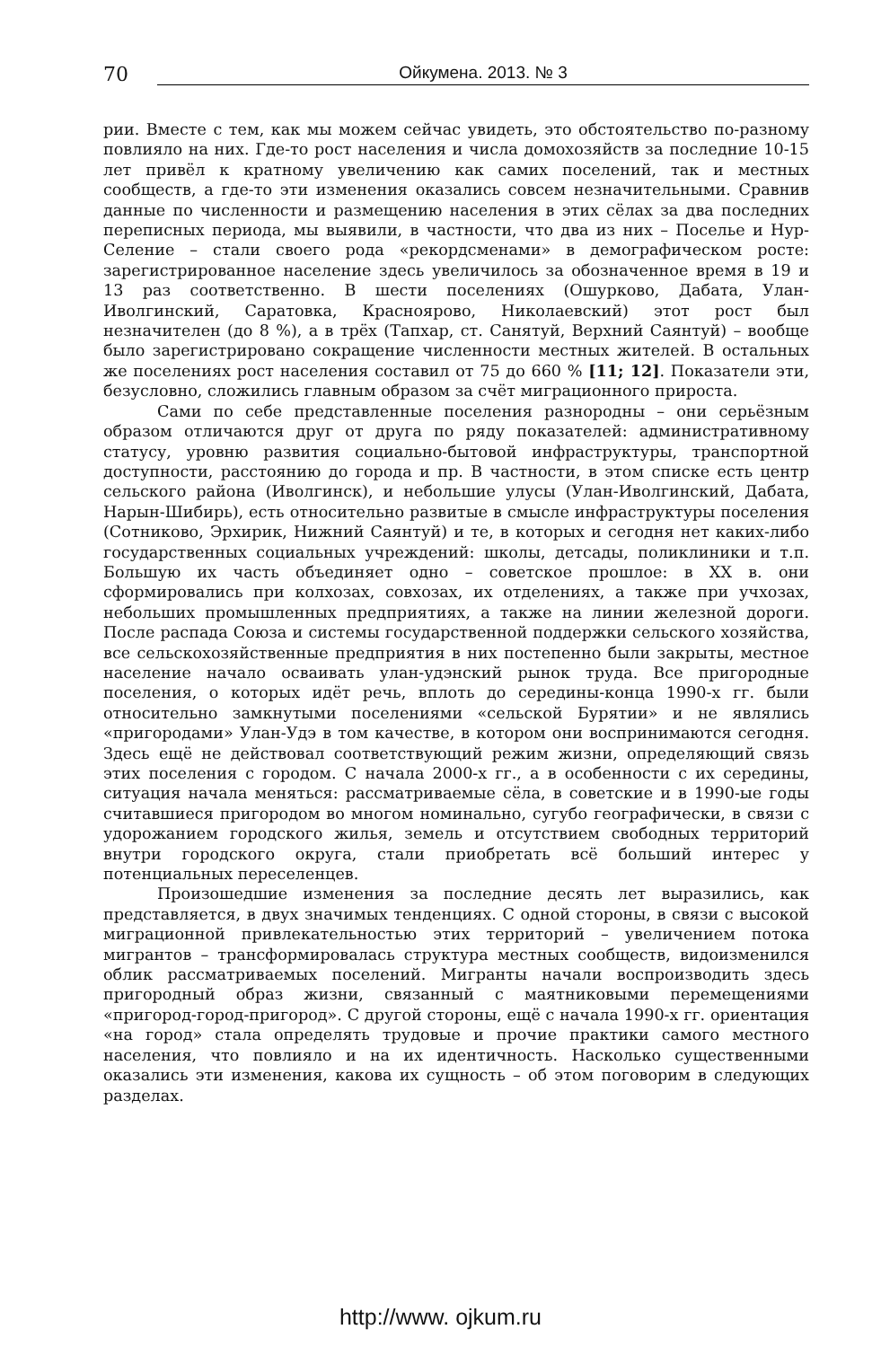70 Ойкумена. 2013. № 3
рии. Вместе с тем, как мы можем сейчас увидеть, это обстоятельство по-разному повлияло на них. Где-то рост населения и числа домохозяйств за последние 10-15 лет привёл к кратному увеличению как самих поселений, так и местных сообществ, а где-то эти изменения оказались совсем незначительными. Сравнив данные по численности и размещению населения в этих сёлах за два последних переписных периода, мы выявили, в частности, что два из них – Поселье и Нур-Селение – стали своего рода «рекордсменами» в демографическом росте: зарегистрированное население здесь увеличилось за обозначенное время в 19 и 13 раз соответственно. В шести поселениях (Ошурково, Дабата, Улан-Иволгинский, Саратовка, Красноярово, Николаевский) этот рост был незначителен (до 8 %), а в трёх (Тапхар, ст. Санятуй, Верхний Саянтуй) – вообще было зарегистрировано сокращение численности местных жителей. В остальных же поселениях рост населения составил от 75 до 660 % [11; 12]. Показатели эти, безусловно, сложились главным образом за счёт миграционного прироста.
Сами по себе представленные поселения разнородны – они серьёзным образом отличаются друг от друга по ряду показателей: административному статусу, уровню развития социально-бытовой инфраструктуры, транспортной доступности, расстоянию до города и пр. В частности, в этом списке есть центр сельского района (Иволгинск), и небольшие улусы (Улан-Иволгинский, Дабата, Нарын-Шибирь), есть относительно развитые в смысле инфраструктуры поселения (Сотниково, Эрхирик, Нижний Саянтуй) и те, в которых и сегодня нет каких-либо государственных социальных учреждений: школы, детсады, поликлиники и т.п. Большую их часть объединяет одно – советское прошлое: в XX в. они сформировались при колхозах, совхозах, их отделениях, а также при учхозах, небольших промышленных предприятиях, а также на линии железной дороги. После распада Союза и системы государственной поддержки сельского хозяйства, все сельскохозяйственные предприятия в них постепенно были закрыты, местное население начало осваивать улан-удэнский рынок труда. Все пригородные поселения, о которых идёт речь, вплоть до середины-конца 1990-х гг. были относительно замкнутыми поселениями «сельской Бурятии» и не являлись «пригородами» Улан-Удэ в том качестве, в котором они воспринимаются сегодня. Здесь ещё не действовал соответствующий режим жизни, определяющий связь этих поселения с городом. С начала 2000-х гг., а в особенности с их середины, ситуация начала меняться: рассматриваемые сёла, в советские и в 1990-ые годы считавшиеся пригородом во многом номинально, сугубо географически, в связи с удорожанием городского жилья, земель и отсутствием свободных территорий внутри городского округа, стали приобретать всё больший интерес у потенциальных переселенцев.
Произошедшие изменения за последние десять лет выразились, как представляется, в двух значимых тенденциях. С одной стороны, в связи с высокой миграционной привлекательностью этих территорий – увеличением потока мигрантов – трансформировалась структура местных сообществ, видоизменился облик рассматриваемых поселений. Мигранты начали воспроизводить здесь пригородный образ жизни, связанный с маятниковыми перемещениями «пригород-город-пригород». С другой стороны, ещё с начала 1990-х гг. ориентация «на город» стала определять трудовые и прочие практики самого местного населения, что повлияло и на их идентичность. Насколько существенными оказались эти изменения, какова их сущность – об этом поговорим в следующих разделах.
http://www. ojkum.ru